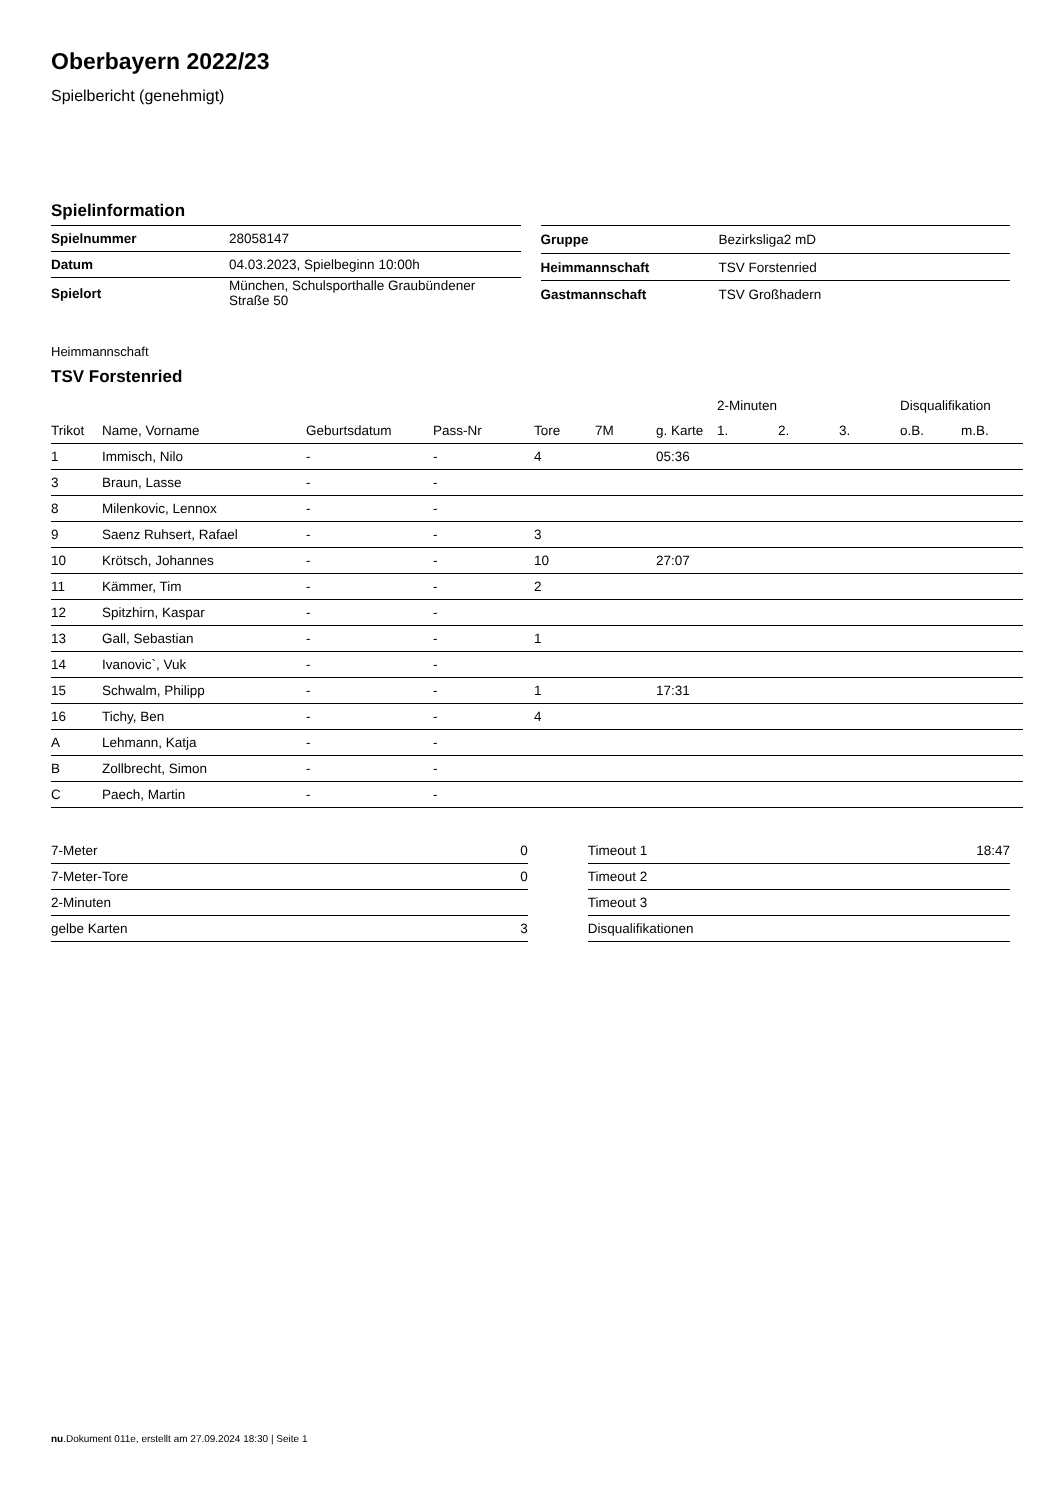Oberbayern 2022/23
Spielbericht (genehmigt)
Spielinformation
| Spielnummer | 28058147 |
| Datum | 04.03.2023, Spielbeginn 10:00h |
| Spielort | München, Schulsporthalle Graubündener Straße 50 |
| Gruppe | Bezirksliga2 mD |
| Heimmannschaft | TSV Forstenried |
| Gastmannschaft | TSV Großhadern |
Heimmannschaft
TSV Forstenried
| | | | | | | | 2-Minuten | | | Disqualifikation | |
| --- | --- | --- | --- | --- | --- | --- | --- | --- | --- | --- | --- |
| Trikot | Name, Vorname | Geburtsdatum | Pass-Nr | Tore | 7M | g. Karte | 1. | 2. | 3. | o.B. | m.B. |
| 1 | Immisch, Nilo | - | - | 4 | | 05:36 | | | | | |
| 3 | Braun, Lasse | - | - | | | | | | | | |
| 8 | Milenkovic, Lennox | - | - | | | | | | | | |
| 9 | Saenz Ruhsert, Rafael | - | - | 3 | | | | | | | |
| 10 | Krötsch, Johannes | - | - | 10 | | 27:07 | | | | | |
| 11 | Kämmer, Tim | - | - | 2 | | | | | | | |
| 12 | Spitzhirn, Kaspar | - | - | | | | | | | | |
| 13 | Gall, Sebastian | - | - | 1 | | | | | | | |
| 14 | Ivanovic`, Vuk | - | - | | | | | | | | |
| 15 | Schwalm, Philipp | - | - | 1 | | 17:31 | | | | | |
| 16 | Tichy, Ben | - | - | 4 | | | | | | | |
| A | Lehmann, Katja | - | - | | | | | | | | |
| B | Zollbrecht, Simon | - | - | | | | | | | | |
| C | Paech, Martin | - | - | | | | | | | | |
| 7-Meter | 0 |
| 7-Meter-Tore | 0 |
| 2-Minuten | |
| gelbe Karten | 3 |
| Timeout 1 | 18:47 |
| Timeout 2 | |
| Timeout 3 | |
| Disqualifikationen | |
nu.Dokument 011e, erstellt am 27.09.2024 18:30 | Seite 1